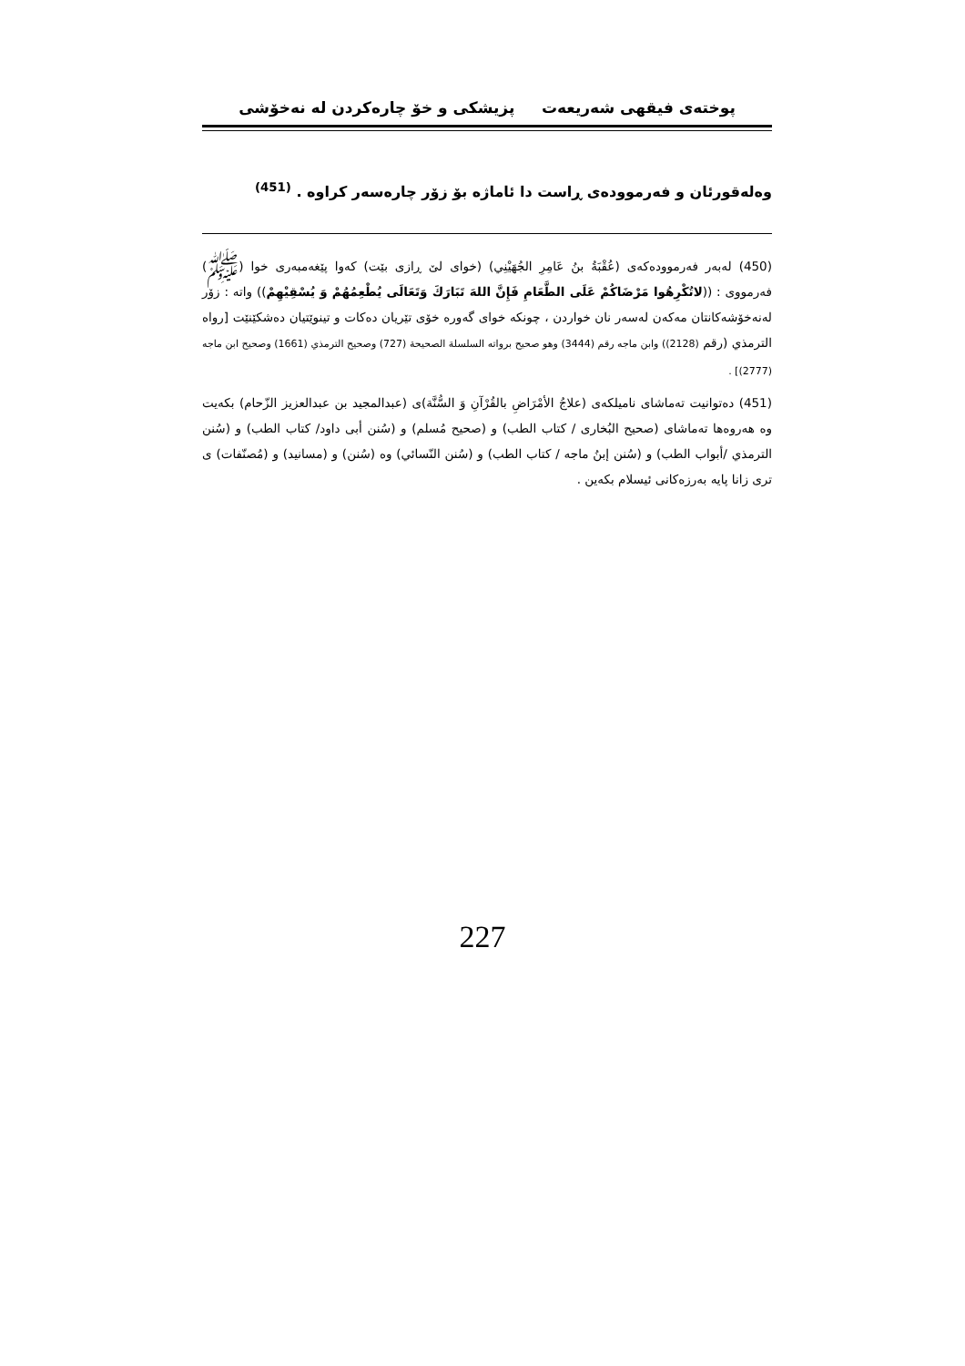پوختەی فیقهی شەریعەت پزیشكی و خۆ چارەكردن لە نەخۆشی
وەلەقورئان و فەرموودەی ڕاست دا ئاماژە بۆ زۆر چارەسەر كراوە . <sup>(451)</sup>
(450) لەبەر فەرموودەكەی (عُقْبَةُ بنُ عَامِرِ الجُهَيْنِي) (خوای لێ ڕازی بێت) كەوا پێغەمبەری خوا (ﷺ) فەرمووی : ((لاتُكْرِهُوا مَرْضَاكُمْ عَلَى الطَّعَامِ فَإِنَّ اللهَ تَبَارَكَ وَتَعَالَى يُطْعِمُهُمْ وَ يُسْقِيْهِمْ)) واتە : زۆر لەنەخۆشەكانتان مەكەن لەسەر نان خواردن ، چونكە خوای گەورە خۆی تێریان دەكات و تینوێتیان دەشكێنێت [رواه الترمذي (رقم (2128)) وابن ماجه رقم (3444) وهو صحيح برواته السلسلة الصحيحة (727) وصحيح الترمذي (1661) وصحيح ابن ماجه (2777)] .
(451) دەتوانیت تەماشای نامیلكەی (علاجُ الأمْرَاضِ بالقُرْآنِ وَ السُّنَّة)ی (عبدالمجيد بن عبدالعزيز الزّحام) بكەیت وە هەروەها تەماشای (صحيح البُخاری / كتاب الطب) و (صحيح مُسلم) و (سُنن أبی داود/ كتاب الطب) و (سُنن الترمذي /أبواب الطب) و (سُنن إبنُ ماجه / كتاب الطب) و (سُنن النّسائي) وە (سُنن) و (مسانيد) و (مُصنّفات) ی تری زانا پایە بەرزەكانی ئیسلام بكەین .
227